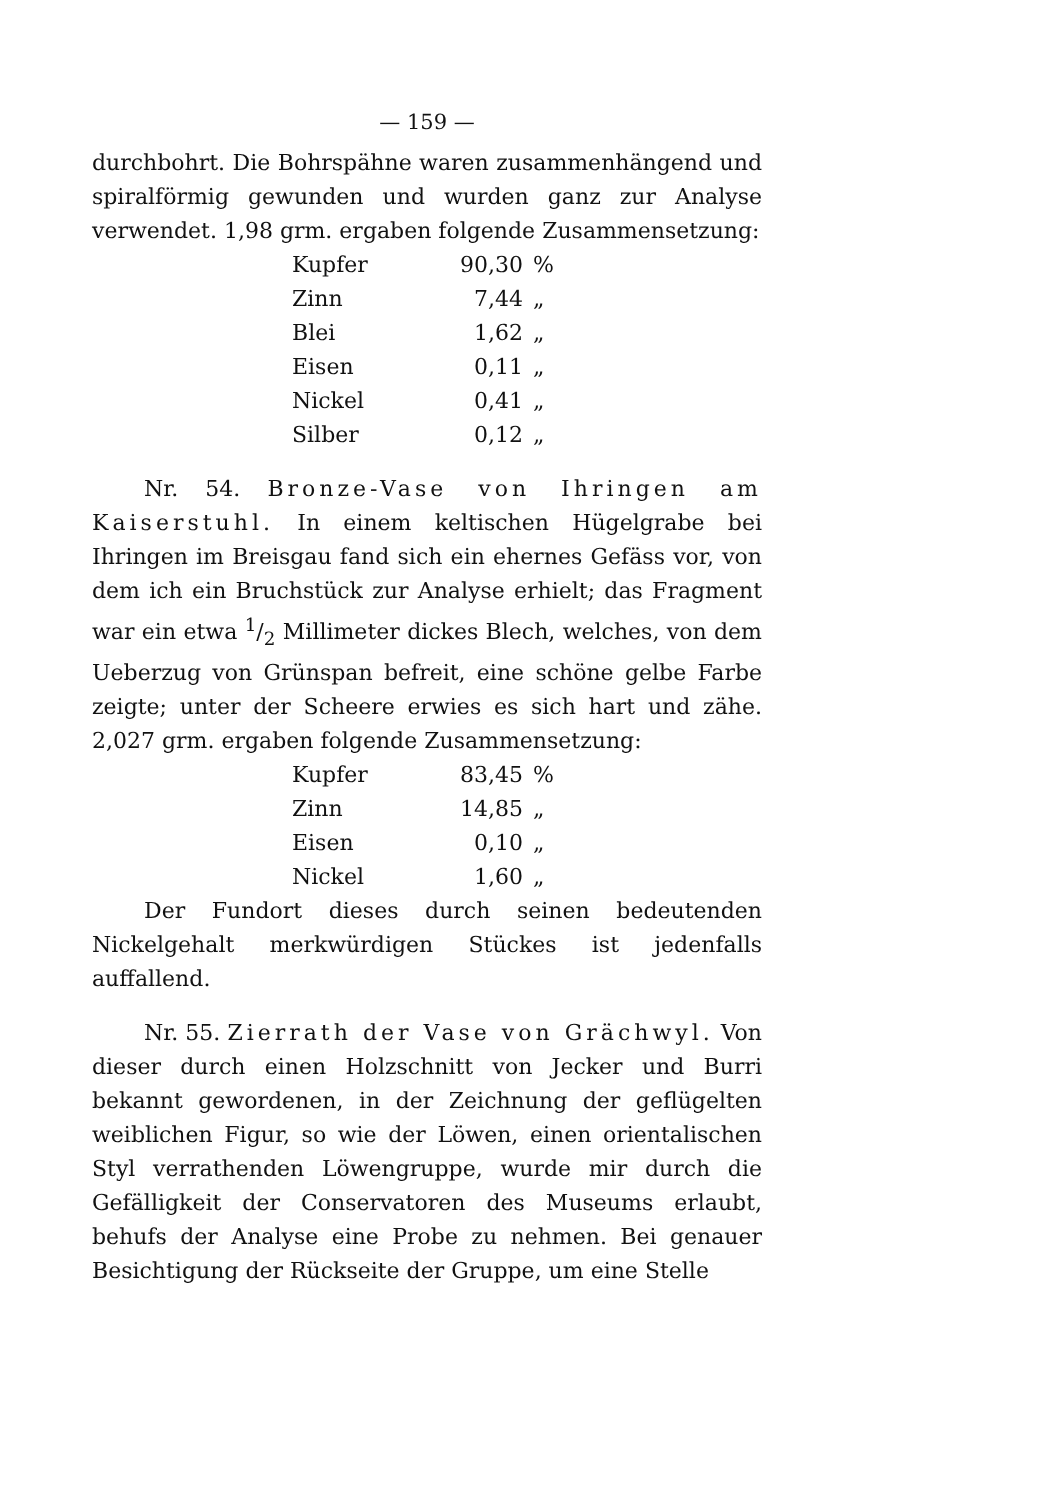— 159 —
durchbohrt. Die Bohrspähne waren zusammenhängend und spiralförmig gewunden und wurden ganz zur Analyse verwendet. 1,98 grm. ergaben folgende Zusammensetzung:
| Kupfer | 90,30 | % |
| Zinn | 7,44 | „ |
| Blei | 1,62 | „ |
| Eisen | 0,11 | „ |
| Nickel | 0,41 | „ |
| Silber | 0,12 | „ |
Nr. 54. Bronze-Vase von Ihringen am Kaiserstuhl. In einem keltischen Hügelgrabe bei Ihringen im Breisgau fand sich ein ehernes Gefäss vor, von dem ich ein Bruchstück zur Analyse erhielt; das Fragment war ein etwa 1/2 Millimeter dickes Blech, welches, von dem Ueberzug von Grünspan befreit, eine schöne gelbe Farbe zeigte; unter der Scheere erwies es sich hart und zähe. 2,027 grm. ergaben folgende Zusammensetzung:
| Kupfer | 83,45 | % |
| Zinn | 14,85 | „ |
| Eisen | 0,10 | „ |
| Nickel | 1,60 | „ |
Der Fundort dieses durch seinen bedeutenden Nickelgehalt merkwürdigen Stückes ist jedenfalls auffallend.
Nr. 55. Zierrath der Vase von Grächwyl. Von dieser durch einen Holzschnitt von Jecker und Burri bekannt gewordenen, in der Zeichnung der geflügelten weiblichen Figur, so wie der Löwen, einen orientalischen Styl verrathenden Löwengruppe, wurde mir durch die Gefälligkeit der Conservatoren des Museums erlaubt, behufs der Analyse eine Probe zu nehmen. Bei genauer Besichtigung der Rückseite der Gruppe, um eine Stelle